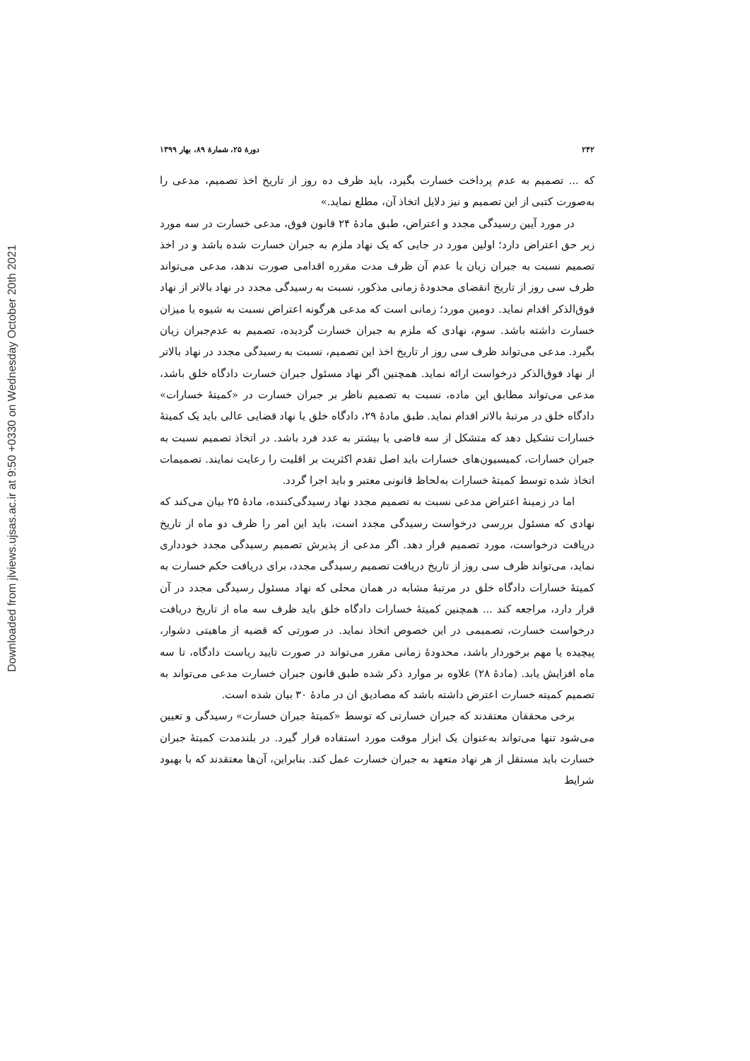۲۴۲ دورهٔ ۲۵، شمارهٔ ۸۹، بهار ۱۳۹۹
که ... تصمیم به عدم پرداخت خسارت بگیرد، باید ظرف ده روز از تاریخ اخذ تصمیم، مدعی را به‌صورت کتبی از این تصمیم و نیز دلایل اتخاذ آن، مطلع نماید.»
در مورد آیین رسیدگی مجدد و اعتراض، طبق مادهٔ ۲۴ قانون فوق، مدعی خسارت در سه مورد زیر حق اعتراض دارد؛ اولین مورد در جایی که یک نهاد ملزم به جبران خسارت شده باشد و در اخذ تصمیم نسبت به جبران زیان یا عدم آن ظرف مدت مقرره اقدامی صورت ندهد، مدعی می‌تواند ظرف سی روز از تاریخ انقضای محدودهٔ زمانی مذکور، نسبت به رسیدگی مجدد در نهاد بالاتر از نهاد فوق‌الذکر اقدام نماید. دومین مورد؛ زمانی است که مدعی هرگونه اعتراض نسبت به شیوه یا میزان خسارت داشته باشد. سوم، نهادی که ملزم به جبران خسارت گردیده، تصمیم به عدم‌جبران زیان بگیرد. مدعی می‌تواند ظرف سی روز ار تاریخ اخذ این تصمیم، نسبت به رسیدگی مجدد در نهاد بالاتر از نهاد فوق‌الذکر درخواست ارائه نماید. همچنین اگر نهاد مسئول جبران خسارت دادگاه خلق باشد، مدعی می‌تواند مطابق این ماده، نسبت به تصمیم ناظر بر جبران خسارت در «کمیتهٔ خسارات» دادگاه خلق در مرتبهٔ بالاتر اقدام نماید. طبق مادهٔ ۲۹، دادگاه خلق یا نهاد قضایی عالی باید یک کمیتهٔ خسارات تشکیل دهد که متشکل از سه قاضی یا بیشتر به عدد فرد باشد. در اتخاذ تصمیم نسبت به جبران خسارات، کمیسیون‌های خسارات باید اصل تقدم اکثریت بر اقلیت را رعایت نمایند. تصمیمات اتخاذ شده توسط کمیتهٔ خسارات به‌لحاظ قانونی معتبر و باید اجرا گردد.
اما در زمینهٔ اعتراض مدعی نسبت به تصمیم مجدد نهاد رسیدگی‌کننده، مادهٔ ۲۵ بیان می‌کند که نهادی که مسئول بررسی درخواست رسیدگی مجدد است، باید این امر را ظرف دو ماه از تاریخ دریافت درخواست، مورد تصمیم قرار دهد. اگر مدعی از پذیرش تصمیم رسیدگی مجدد خودداری نماید، می‌تواند ظرف سی روز از تاریخ دریافت تصمیم رسیدگی مجدد، برای دریافت حکم خسارت به کمیتهٔ خسارات دادگاه خلق در مرتبهٔ مشابه در همان محلی که نهاد مسئول رسیدگی مجدد در آن قرار دارد، مراجعه کند ... همچنین کمیتهٔ خسارات دادگاه خلق باید ظرف سه ماه از تاریخ دریافت درخواست خسارت، تصمیمی در این خصوص اتخاذ نماید. در صورتی که قضیه از ماهیتی دشوار، پیچیده یا مهم برخوردار باشد، محدودهٔ زمانی مقرر می‌تواند در صورت تایید ریاست دادگاه، تا سه ماه افزایش یابد. (مادهٔ ۲۸) علاوه بر موارد ذکر شده طبق قانون جبران خسارت مدعی می‌تواند به تصمیم کمیته خسارت اعترض داشته باشد که مصادیق ان در مادهٔ ۳۰ بیان شده است.
برخی محققان معتقدند که جبران خسارتی که توسط «کمیتهٔ جبران خسارت» رسیدگی و تعیین می‌شود تنها می‌تواند به‌عنوان یک ابزار موقت مورد استفاده قرار گیرد. در بلندمدت کمیتهٔ جبران خسارت باید مستقل از هر نهاد متعهد به جبران خسارت عمل کند. بنابراین، آن‌ها معتقدند که با بهبود شرایط
Downloaded from jlviews.ujsas.ac.ir at 9:50 +0330 on Wednesday October 20th 2021